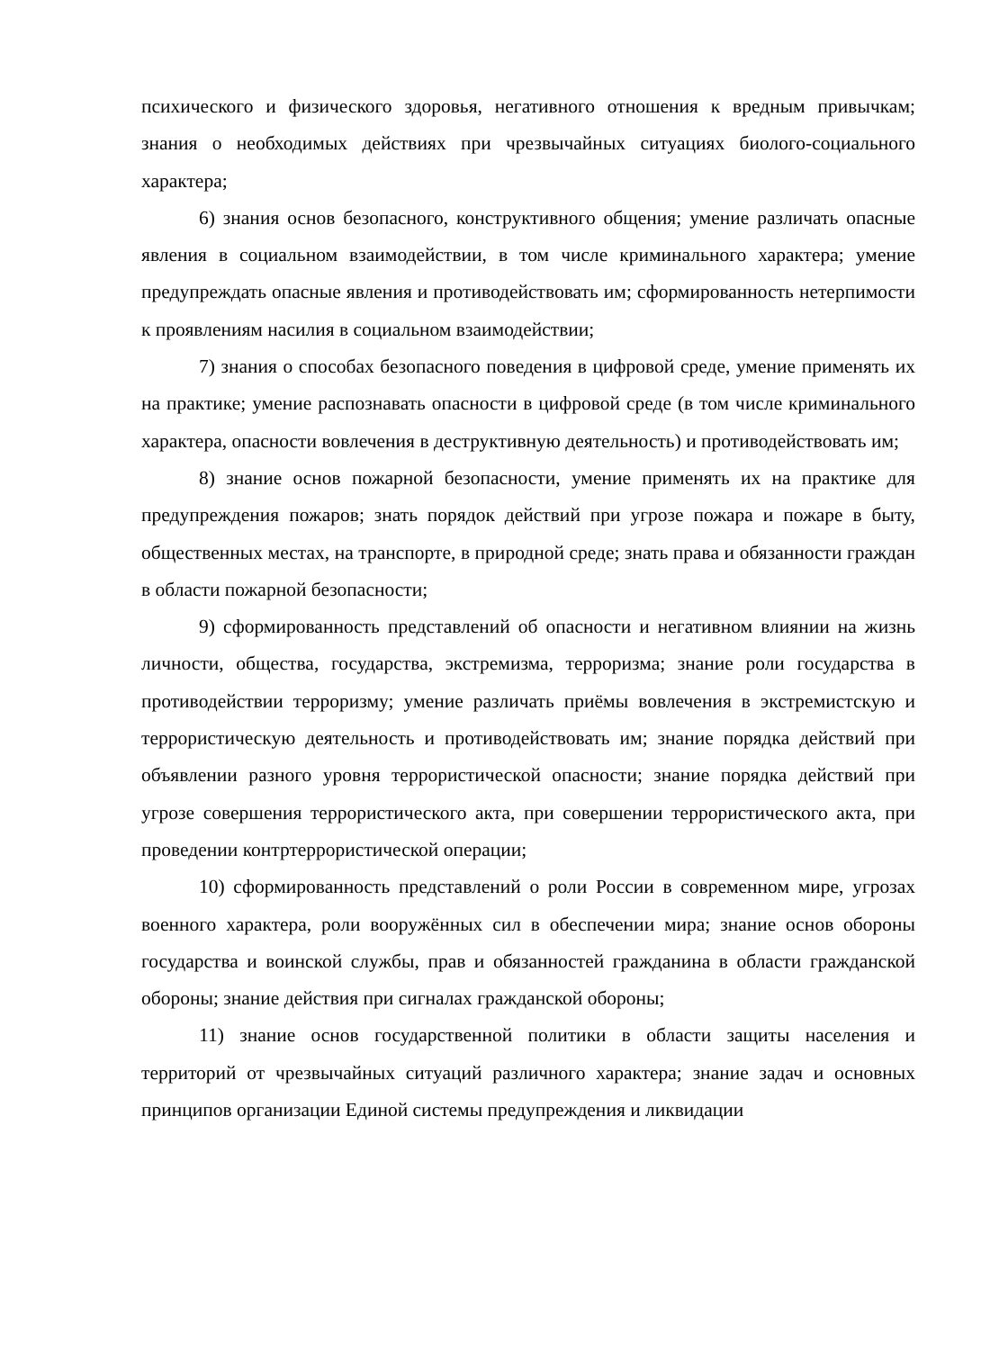психического и физического здоровья, негативного отношения к вредным привычкам; знания о необходимых действиях при чрезвычайных ситуациях биолого-социального характера;
6) знания основ безопасного, конструктивного общения; умение различать опасные явления в социальном взаимодействии, в том числе криминального характера; умение предупреждать опасные явления и противодействовать им; сформированность нетерпимости к проявлениям насилия в социальном взаимодействии;
7) знания о способах безопасного поведения в цифровой среде, умение применять их на практике; умение распознавать опасности в цифровой среде (в том числе криминального характера, опасности вовлечения в деструктивную деятельность) и противодействовать им;
8) знание основ пожарной безопасности, умение применять их на практике для предупреждения пожаров; знать порядок действий при угрозе пожара и пожаре в быту, общественных местах, на транспорте, в природной среде; знать права и обязанности граждан в области пожарной безопасности;
9) сформированность представлений об опасности и негативном влиянии на жизнь личности, общества, государства, экстремизма, терроризма; знание роли государства в противодействии терроризму; умение различать приёмы вовлечения в экстремистскую и террористическую деятельность и противодействовать им; знание порядка действий при объявлении разного уровня террористической опасности; знание порядка действий при угрозе совершения террористического акта, при совершении террористического акта, при проведении контртеррористической операции;
10) сформированность представлений о роли России в современном мире, угрозах военного характера, роли вооружённых сил в обеспечении мира; знание основ обороны государства и воинской службы, прав и обязанностей гражданина в области гражданской обороны; знание действия при сигналах гражданской обороны;
11) знание основ государственной политики в области защиты населения и территорий от чрезвычайных ситуаций различного характера; знание задач и основных принципов организации Единой системы предупреждения и ликвидации